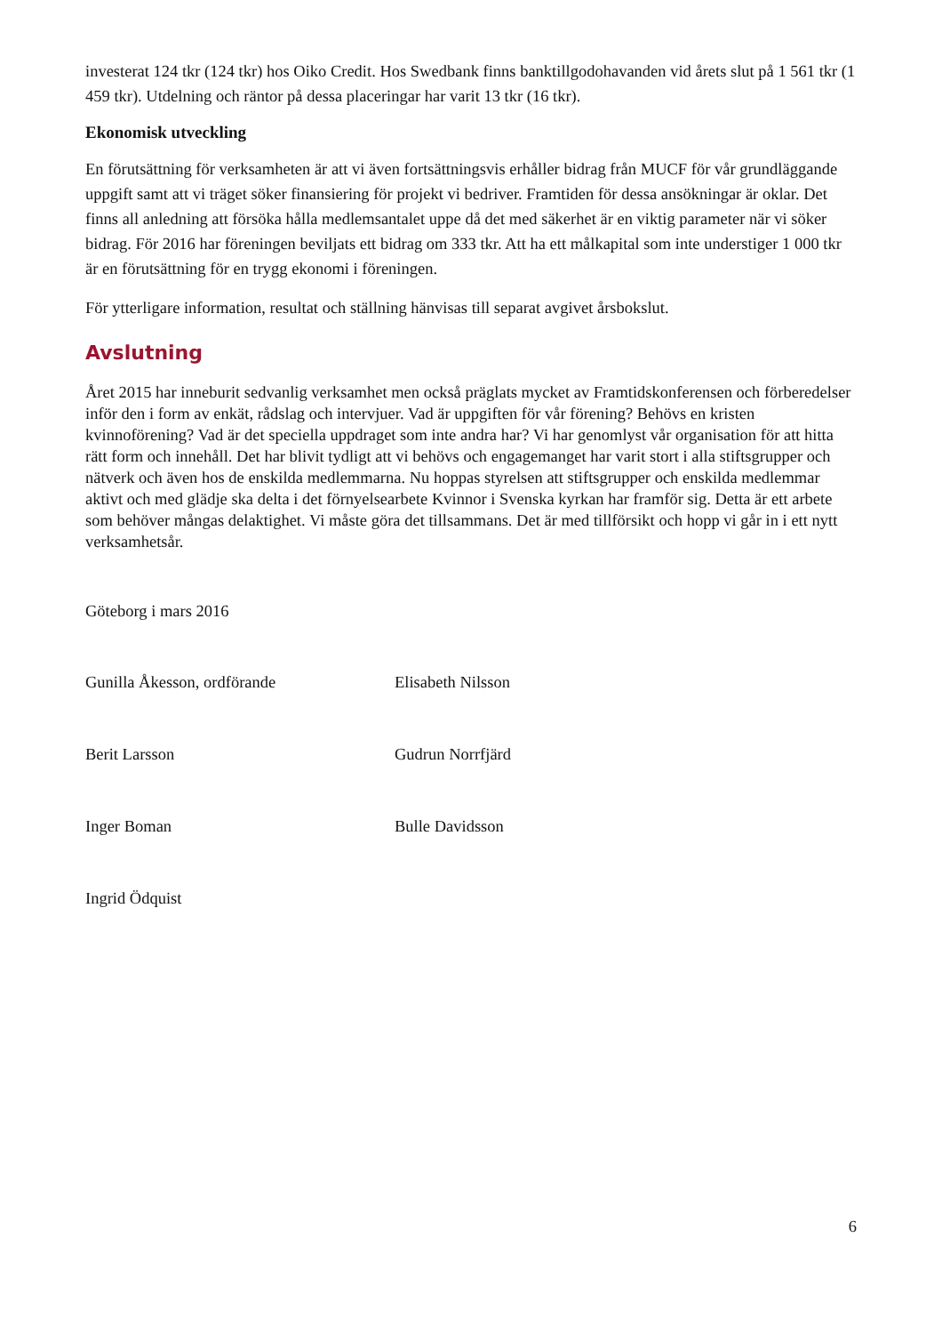investerat 124 tkr (124 tkr) hos Oiko Credit. Hos Swedbank finns banktillgodohavanden vid årets slut på 1 561 tkr (1 459 tkr). Utdelning och räntor på dessa placeringar har varit 13 tkr (16 tkr).
Ekonomisk utveckling
En förutsättning för verksamheten är att vi även fortsättningsvis erhåller bidrag från MUCF för vår grundläggande uppgift samt att vi träget söker finansiering för projekt vi bedriver. Framtiden för dessa ansökningar är oklar. Det finns all anledning att försöka hålla medlemsantalet uppe då det med säkerhet är en viktig parameter när vi söker bidrag. För 2016 har föreningen beviljats ett bidrag om 333 tkr. Att ha ett målkapital som inte understiger 1 000 tkr är en förutsättning för en trygg ekonomi i föreningen.
För ytterligare information, resultat och ställning hänvisas till separat avgivet årsbokslut.
Avslutning
Året 2015 har inneburit sedvanlig verksamhet men också präglats mycket av Framtidskonferensen och förberedelser inför den i form av enkät, rådslag och intervjuer. Vad är uppgiften för vår förening? Behövs en kristen kvinnoförening? Vad är det speciella uppdraget som inte andra har? Vi har genomlyst vår organisation för att hitta rätt form och innehåll. Det har blivit tydligt att vi behövs och engagemanget har varit stort i alla stiftsgrupper och nätverk och även hos de enskilda medlemmarna. Nu hoppas styrelsen att stiftsgrupper och enskilda medlemmar aktivt och med glädje ska delta i det förnyelsearbete Kvinnor i Svenska kyrkan har framför sig. Detta är ett arbete som behöver mångas delaktighet. Vi måste göra det tillsammans. Det är med tillförsikt och hopp vi går in i ett nytt verksamhetsår.
Göteborg i mars 2016
Gunilla Åkesson, ordförande
Elisabeth Nilsson
Berit Larsson
Gudrun Norrfjärd
Inger Boman
Bulle Davidsson
Ingrid Ödquist
6